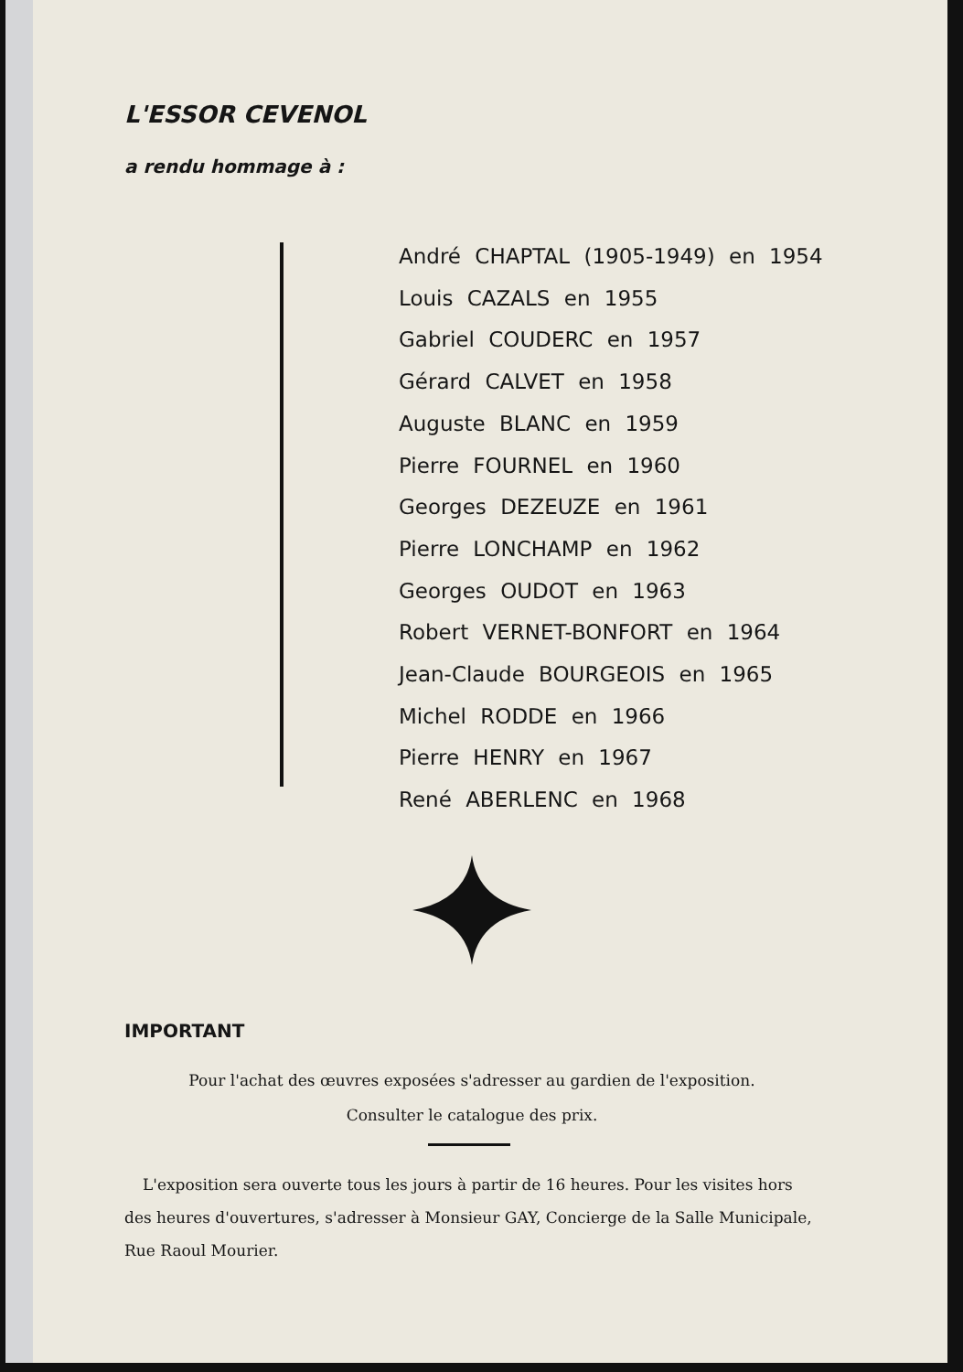L'ESSOR CEVENOL
a rendu hommage à :
André CHAPTAL (1905-1949) en 1954
Louis CAZALS en 1955
Gabriel COUDERC en 1957
Gérard CALVET en 1958
Auguste BLANC en 1959
Pierre FOURNEL en 1960
Georges DEZEUZE en 1961
Pierre LONCHAMP en 1962
Georges OUDOT en 1963
Robert VERNET-BONFORT en 1964
Jean-Claude BOURGEOIS en 1965
Michel RODDE en 1966
Pierre HENRY en 1967
René ABERLENC en 1968
IMPORTANT
Pour l'achat des œuvres exposées s'adresser au gardien de l'exposition.
Consulter le catalogue des prix.
L'exposition sera ouverte tous les jours à partir de 16 heures. Pour les visites hors des heures d'ouvertures, s'adresser à Monsieur GAY, Concierge de la Salle Municipale, Rue Raoul Mourier.